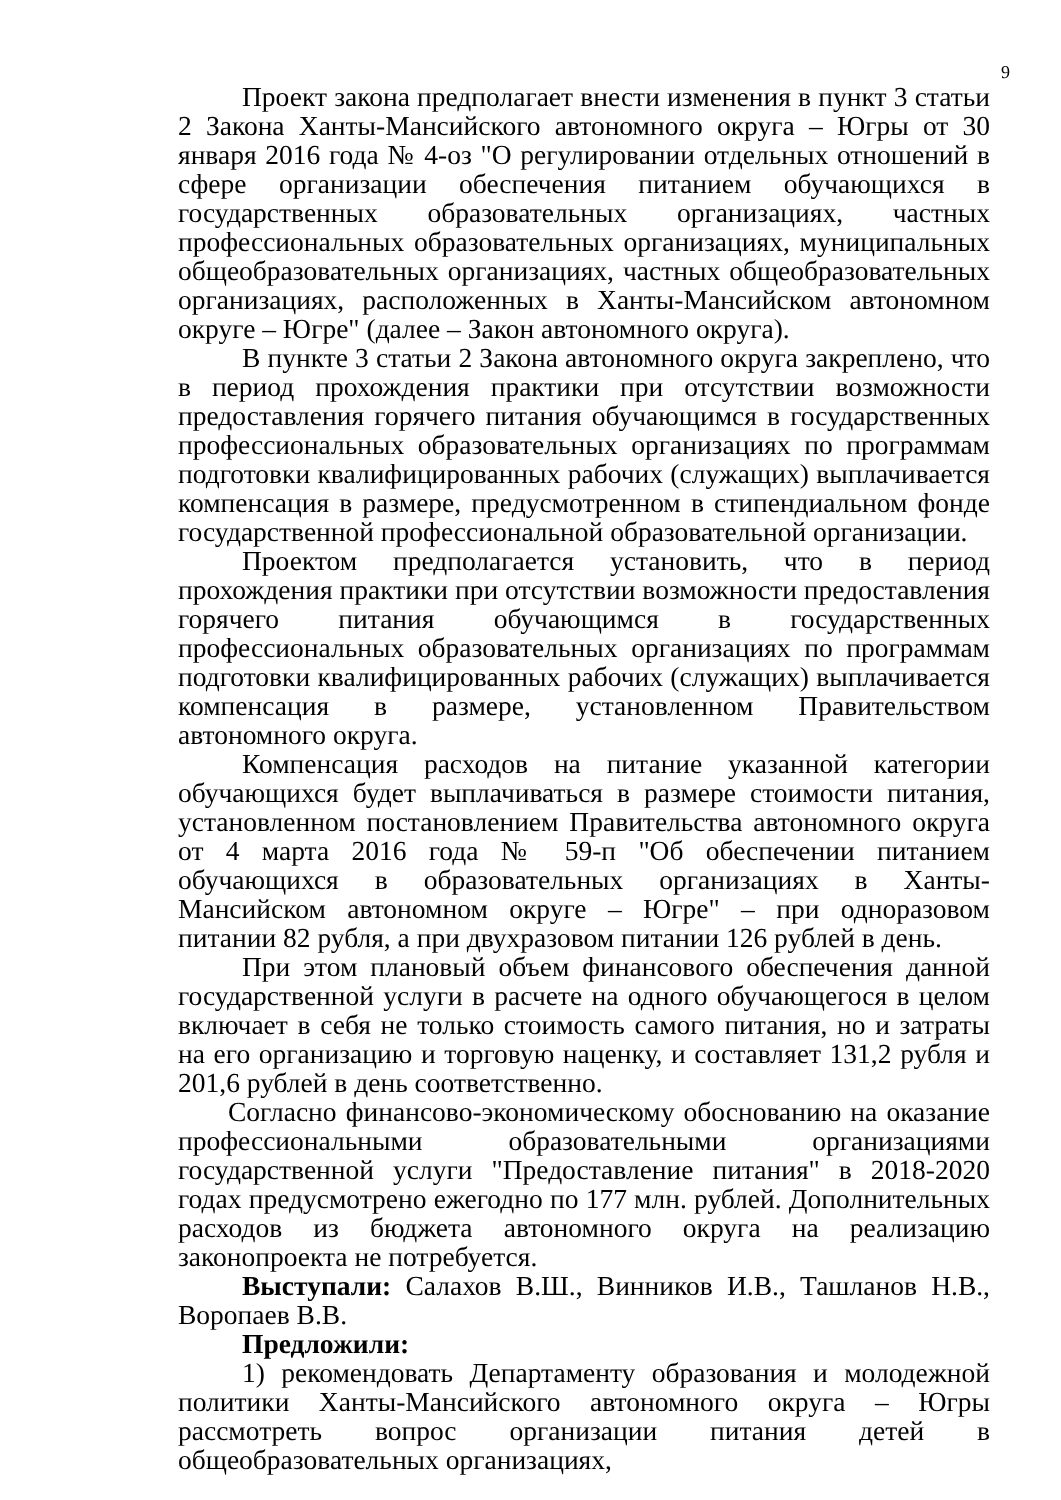9
Проект закона предполагает внести изменения в пункт 3 статьи 2 Закона Ханты-Мансийского автономного округа – Югры от 30 января 2016 года № 4-оз "О регулировании отдельных отношений в сфере организации обеспечения питанием обучающихся в государственных образовательных организациях, частных профессиональных образовательных организациях, муниципальных общеобразовательных организациях, частных общеобразовательных организациях, расположенных в Ханты-Мансийском автономном округе – Югре" (далее – Закон автономного округа).
В пункте 3 статьи 2 Закона автономного округа закреплено, что в период прохождения практики при отсутствии возможности предоставления горячего питания обучающимся в государственных профессиональных образовательных организациях по программам подготовки квалифицированных рабочих (служащих) выплачивается компенсация в размере, предусмотренном в стипендиальном фонде государственной профессиональной образовательной организации.
Проектом предполагается установить, что в период прохождения практики при отсутствии возможности предоставления горячего питания обучающимся в государственных профессиональных образовательных организациях по программам подготовки квалифицированных рабочих (служащих) выплачивается компенсация в размере, установленном Правительством автономного округа.
Компенсация расходов на питание указанной категории обучающихся будет выплачиваться в размере стоимости питания, установленном постановлением Правительства автономного округа от 4 марта 2016 года № 59-п "Об обеспечении питанием обучающихся в образовательных организациях в Ханты-Мансийском автономном округе – Югре" – при одноразовом питании 82 рубля, а при двухразовом питании 126 рублей в день.
При этом плановый объем финансового обеспечения данной государственной услуги в расчете на одного обучающегося в целом включает в себя не только стоимость самого питания, но и затраты на его организацию и торговую наценку, и составляет 131,2 рубля и 201,6 рублей в день соответственно.
Согласно финансово-экономическому обоснованию на оказание профессиональными образовательными организациями государственной услуги "Предоставление питания" в 2018-2020 годах предусмотрено ежегодно по 177 млн. рублей. Дополнительных расходов из бюджета автономного округа на реализацию законопроекта не потребуется.
Выступали: Салахов В.Ш., Винников И.В., Ташланов Н.В., Воропаев В.В.
Предложили:
1) рекомендовать Департаменту образования и молодежной политики Ханты-Мансийского автономного округа – Югры рассмотреть вопрос организации питания детей в общеобразовательных организациях,